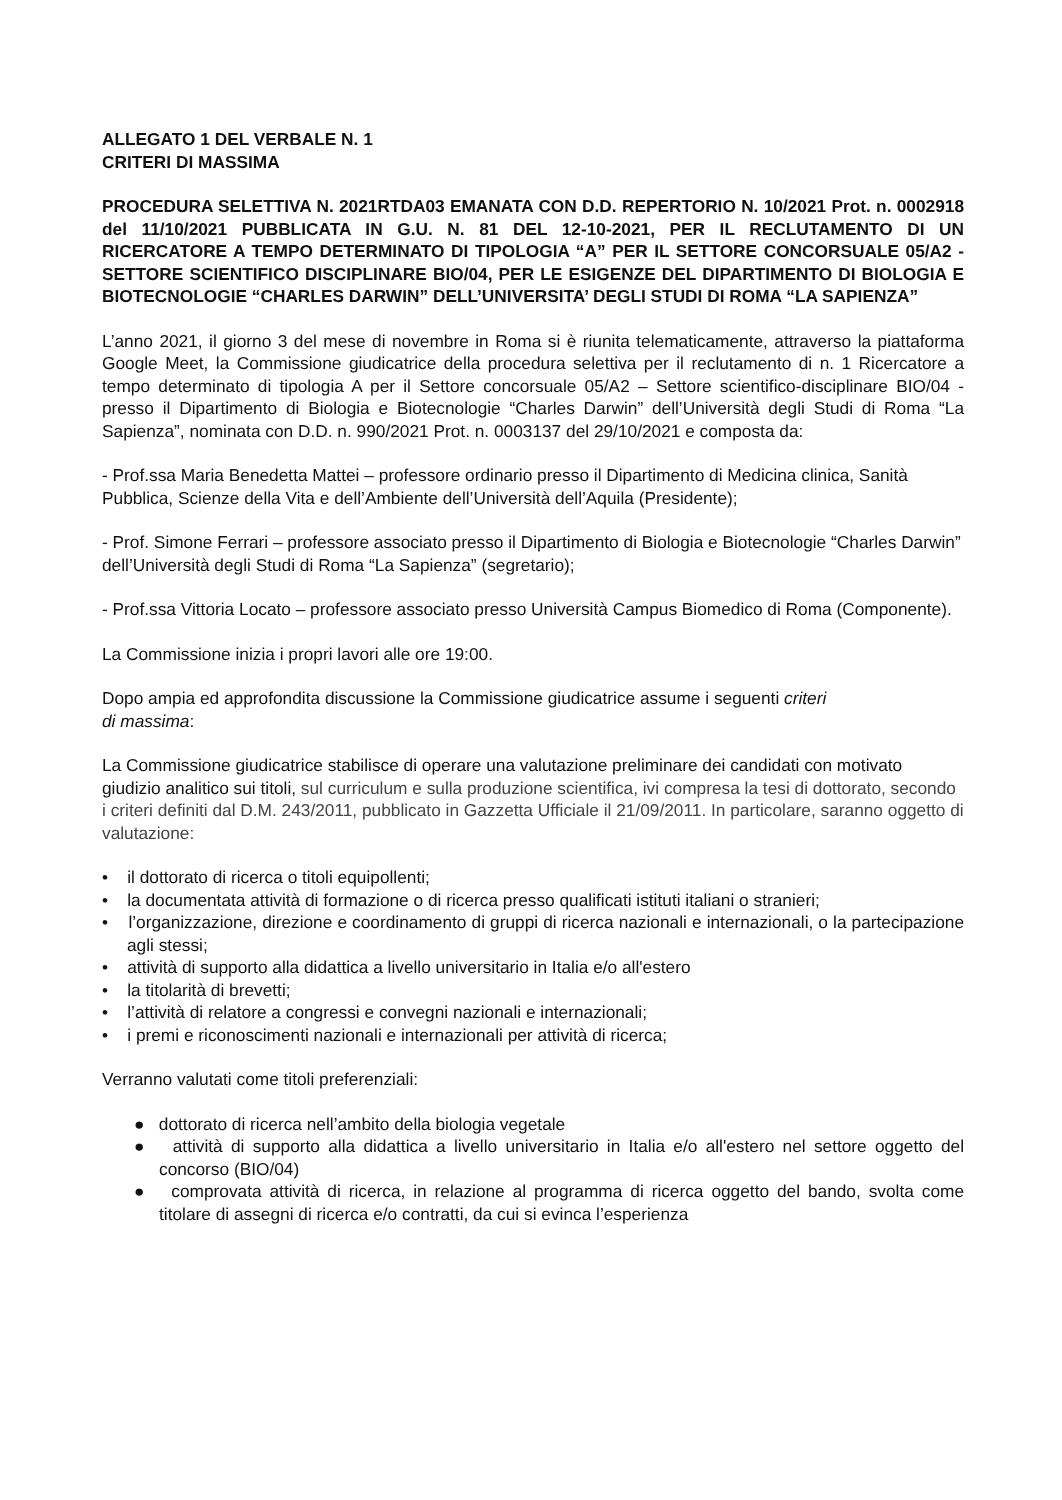ALLEGATO 1 DEL VERBALE N. 1
CRITERI DI MASSIMA
PROCEDURA SELETTIVA N. 2021RTDA03 EMANATA CON D.D. REPERTORIO N. 10/2021 Prot. n. 0002918 del 11/10/2021 PUBBLICATA IN G.U. N. 81 DEL 12-10-2021, PER IL RECLUTAMENTO DI UN RICERCATORE A TEMPO DETERMINATO DI TIPOLOGIA “A” PER IL SETTORE CONCORSUALE 05/A2 - SETTORE SCIENTIFICO DISCIPLINARE BIO/04, PER LE ESIGENZE DEL DIPARTIMENTO DI BIOLOGIA E BIOTECNOLOGIE “CHARLES DARWIN” DELL’UNIVERSITA’ DEGLI STUDI DI ROMA “LA SAPIENZA”
L’anno 2021, il giorno 3 del mese di novembre in Roma si è riunita telematicamente, attraverso la piattaforma Google Meet, la Commissione giudicatrice della procedura selettiva per il reclutamento di n. 1 Ricercatore a tempo determinato di tipologia A per il Settore concorsuale 05/A2 – Settore scientifico-disciplinare BIO/04 - presso il Dipartimento di Biologia e Biotecnologie “Charles Darwin” dell’Università degli Studi di Roma “La Sapienza”, nominata con D.D. n. 990/2021 Prot. n. 0003137 del 29/10/2021 e composta da:
- Prof.ssa Maria Benedetta Mattei – professore ordinario presso il Dipartimento di Medicina clinica, Sanità Pubblica, Scienze della Vita e dell’Ambiente dell’Università dell’Aquila (Presidente);
- Prof. Simone Ferrari – professore associato presso il Dipartimento di Biologia e Biotecnologie “Charles Darwin” dell’Università degli Studi di Roma “La Sapienza” (segretario);
- Prof.ssa Vittoria Locato – professore associato presso Università Campus Biomedico di Roma (Componente).
La Commissione inizia i propri lavori alle ore 19:00.
Dopo ampia ed approfondita discussione la Commissione giudicatrice assume i seguenti criteri
di massima:
La Commissione giudicatrice stabilisce di operare una valutazione preliminare dei candidati con motivato giudizio analitico sui titoli, sul curriculum e sulla produzione scientifica, ivi compresa la tesi di dottorato, secondo i criteri definiti dal D.M. 243/2011, pubblicato in Gazzetta Ufficiale il 21/09/2011. In particolare, saranno oggetto di valutazione:
• il dottorato di ricerca o titoli equipollenti;
• la documentata attività di formazione o di ricerca presso qualificati istituti italiani o stranieri;
• l’organizzazione, direzione e coordinamento di gruppi di ricerca nazionali e internazionali, o la partecipazione agli stessi;
• attività di supporto alla didattica a livello universitario in Italia e/o all'estero
• la titolarità di brevetti;
• l’attività di relatore a congressi e convegni nazionali e internazionali;
• i premi e riconoscimenti nazionali e internazionali per attività di ricerca;
Verranno valutati come titoli preferenziali:
● dottorato di ricerca nell’ambito della biologia vegetale
● attività di supporto alla didattica a livello universitario in Italia e/o all'estero nel settore oggetto del concorso (BIO/04)
● comprovata attività di ricerca, in relazione al programma di ricerca oggetto del bando, svolta come titolare di assegni di ricerca e/o contratti, da cui si evinca l’esperienza